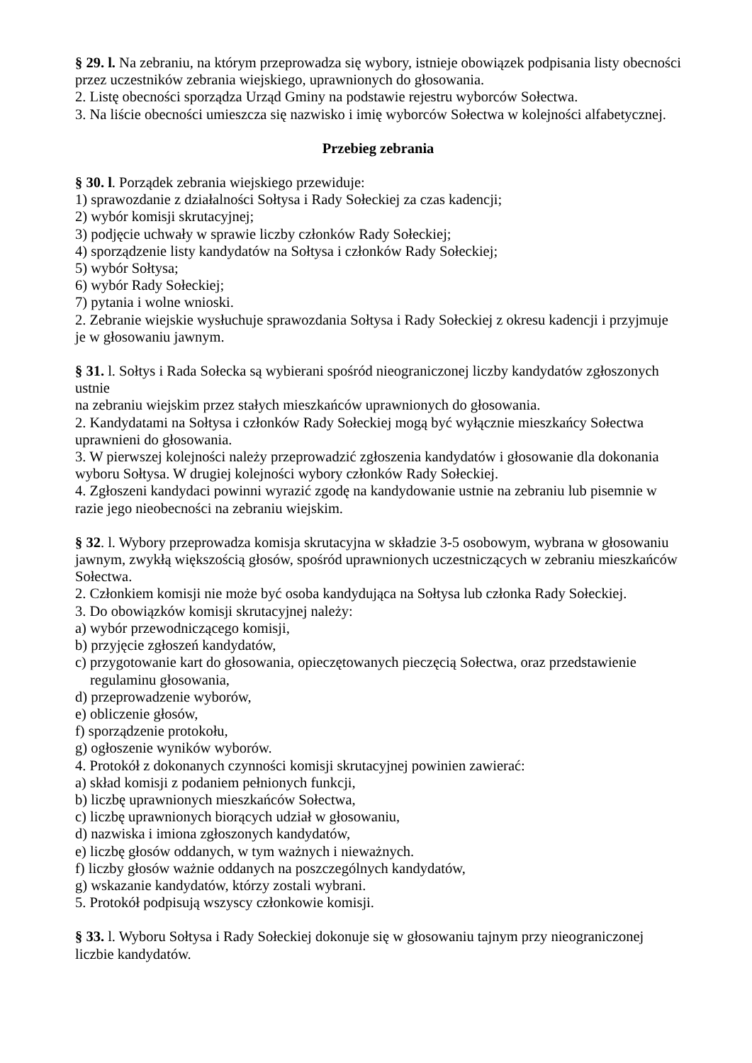§ 29. l. Na zebraniu, na którym przeprowadza się wybory, istnieje obowiązek podpisania listy obecności przez uczestników zebrania wiejskiego, uprawnionych do głosowania.
2. Listę obecności sporządza Urząd Gminy na podstawie rejestru wyborców Sołectwa.
3. Na liście obecności umieszcza się nazwisko i imię wyborców Sołectwa w kolejności alfabetycznej.
Przebieg zebrania
§ 30. l. Porządek zebrania wiejskiego przewiduje:
1) sprawozdanie z działalności Sołtysa i Rady Sołeckiej za czas kadencji;
2) wybór komisji skrutacyjnej;
3) podjęcie uchwały w sprawie liczby członków Rady Sołeckiej;
4) sporządzenie listy kandydatów na Sołtysa i członków Rady Sołeckiej;
5) wybór Sołtysa;
6) wybór Rady Sołeckiej;
7) pytania i wolne wnioski.
2. Zebranie wiejskie wysłuchuje sprawozdania Sołtysa i Rady Sołeckiej z okresu kadencji i przyjmuje je w głosowaniu jawnym.
§ 31. l. Sołtys i Rada Sołecka są wybierani spośród nieograniczonej liczby kandydatów zgłoszonych ustnie
na zebraniu wiejskim przez stałych mieszkańców uprawnionych do głosowania.
2. Kandydatami na Sołtysa i członków Rady Sołeckiej mogą być wyłącznie mieszkańcy Sołectwa uprawnieni do głosowania.
3. W pierwszej kolejności należy przeprowadzić zgłoszenia kandydatów i głosowanie dla dokonania wyboru Sołtysa. W drugiej kolejności wybory członków Rady Sołeckiej.
4. Zgłoszeni kandydaci powinni wyrazić zgodę na kandydowanie ustnie na zebraniu lub pisemnie w razie jego nieobecności na zebraniu wiejskim.
§ 32. l. Wybory przeprowadza komisja skrutacyjna w składzie 3-5 osobowym, wybrana w głosowaniu
jawnym, zwykłą większością głosów, spośród uprawnionych uczestniczących w zebraniu mieszkańców Sołectwa.
2. Członkiem komisji nie może być osoba kandydująca na Sołtysa lub członka Rady Sołeckiej.
3. Do obowiązków komisji skrutacyjnej należy:
a) wybór przewodniczącego komisji,
b) przyjęcie zgłoszeń kandydatów,
c) przygotowanie kart do głosowania, opieczętowanych pieczęcią Sołectwa, oraz przedstawienie
regulaminu głosowania,
d) przeprowadzenie wyborów,
e) obliczenie głosów,
f) sporządzenie protokołu,
g) ogłoszenie wyników wyborów.
4. Protokół z dokonanych czynności komisji skrutacyjnej powinien zawierać:
a) skład komisji z podaniem pełnionych funkcji,
b) liczbę uprawnionych mieszkańców Sołectwa,
c) liczbę uprawnionych biorących udział w głosowaniu,
d) nazwiska i imiona zgłoszonych kandydatów,
e) liczbę głosów oddanych, w tym ważnych i nieważnych.
f) liczby głosów ważnie oddanych na poszczególnych kandydatów,
g) wskazanie kandydatów, którzy zostali wybrani.
5. Protokół podpisują wszyscy członkowie komisji.
§ 33. l. Wyboru Sołtysa i Rady Sołeckiej dokonuje się w głosowaniu tajnym przy nieograniczonej liczbie kandydatów.